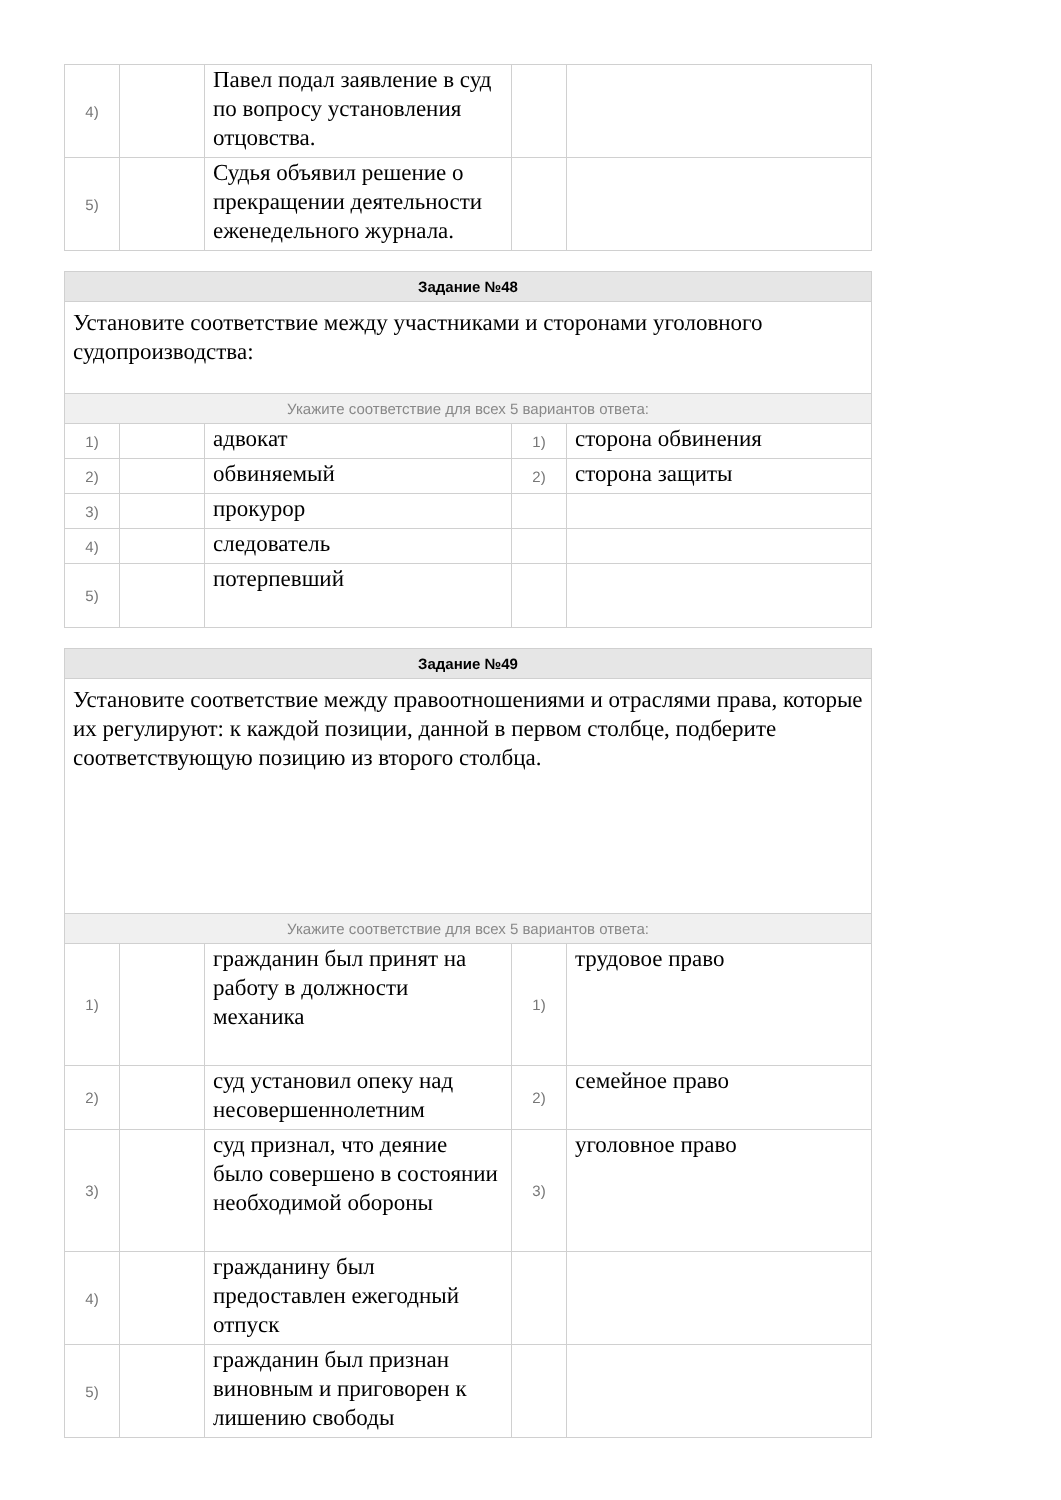| 4) | | Павел подал заявление в суд по вопросу установления отцовства. | | |
| 5) | | Судья объявил решение о прекращении деятельности еженедельного журнала. | | |
| Задание №48 | | | | |
| Установите соответствие между участниками и сторонами уголовного судопроизводства: | | | | |
| Укажите соответствие для всех 5 вариантов ответа: | | | | |
| 1) | | адвокат | 1) | сторона обвинения |
| 2) | | обвиняемый | 2) | сторона защиты |
| 3) | | прокурор | | |
| 4) | | следователь | | |
| 5) | | потерпевший | | |
| Задание №49 | | | | |
| Установите соответствие между правоотношениями и отраслями права, которые их регулируют: к каждой позиции, данной в первом столбце, подберите соответствующую позицию из второго столбца. | | | | |
| Укажите соответствие для всех 5 вариантов ответа: | | | | |
| 1) | | гражданин был принят на работу в должности механика | 1) | трудовое право |
| 2) | | суд установил опеку над несовершеннолетним | 2) | семейное право |
| 3) | | суд признал, что деяние было совершено в состоянии необходимой обороны | 3) | уголовное право |
| 4) | | гражданину был предоставлен ежегодный отпуск | | |
| 5) | | гражданин был признан виновным и приговорен к лишению свободы | | |